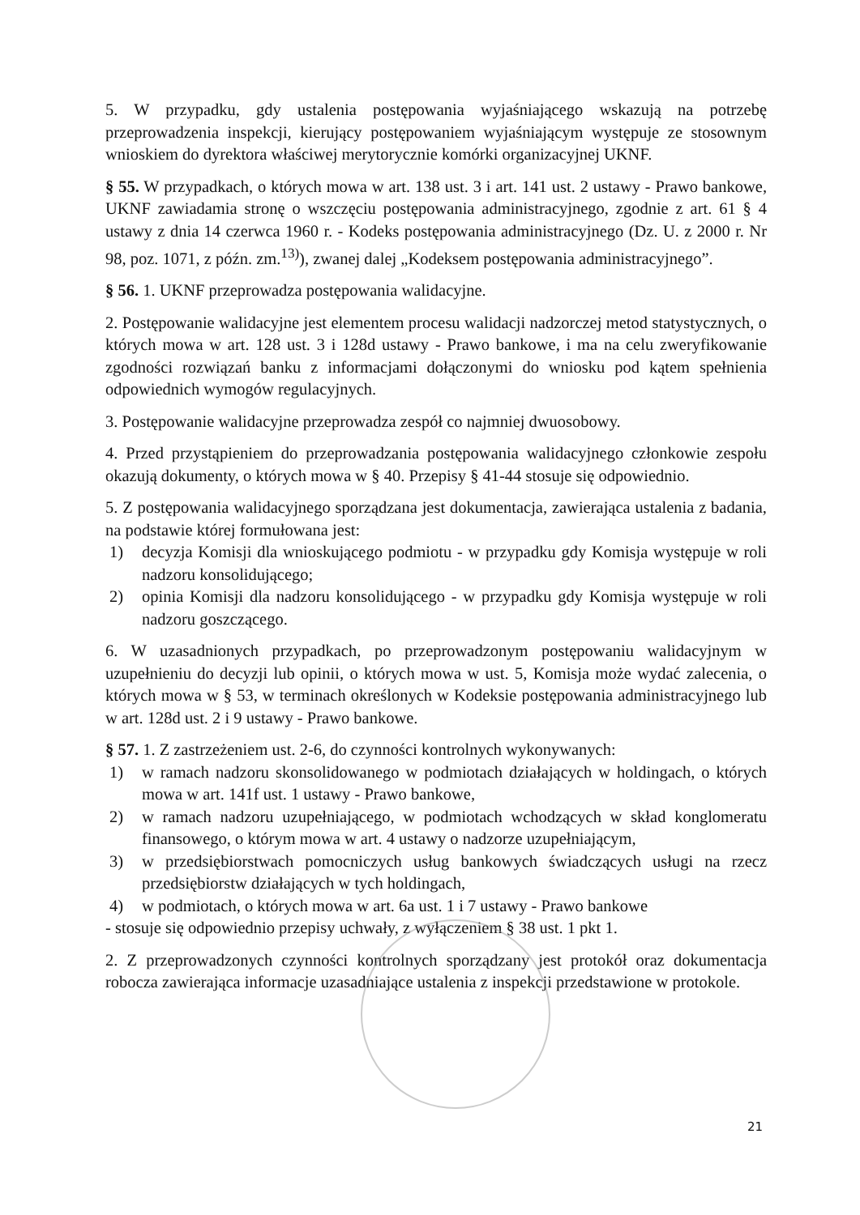5. W przypadku, gdy ustalenia postępowania wyjaśniającego wskazują na potrzebę przeprowadzenia inspekcji, kierujący postępowaniem wyjaśniającym występuje ze stosownym wnioskiem do dyrektora właściwej merytorycznie komórki organizacyjnej UKNF.
§ 55. W przypadkach, o których mowa w art. 138 ust. 3 i art. 141 ust. 2 ustawy - Prawo bankowe, UKNF zawiadamia stronę o wszczęciu postępowania administracyjnego, zgodnie z art. 61 § 4 ustawy z dnia 14 czerwca 1960 r. - Kodeks postępowania administracyjnego (Dz. U. z 2000 r. Nr 98, poz. 1071, z późn. zm.<sup>13)</sup>), zwanej dalej „Kodeksem postępowania administracyjnego”.
§ 56. 1. UKNF przeprowadza postępowania walidacyjne.
2. Postępowanie walidacyjne jest elementem procesu walidacji nadzorczej metod statystycznych, o których mowa w art. 128 ust. 3 i 128d ustawy - Prawo bankowe, i ma na celu zweryfikowanie zgodności rozwiązań banku z informacjami dołączonymi do wniosku pod kątem spełnienia odpowiednich wymogów regulacyjnych.
3. Postępowanie walidacyjne przeprowadza zespół co najmniej dwuosobowy.
4. Przed przystąpieniem do przeprowadzania postępowania walidacyjnego członkowie zespołu okazują dokumenty, o których mowa w § 40. Przepisy § 41-44 stosuje się odpowiednio.
5. Z postępowania walidacyjnego sporządzana jest dokumentacja, zawierająca ustalenia z badania, na podstawie której formułowana jest:
1) decyzja Komisji dla wnioskującego podmiotu - w przypadku gdy Komisja występuje w roli nadzoru konsolidującego;
2) opinia Komisji dla nadzoru konsolidującego - w przypadku gdy Komisja występuje w roli nadzoru goszczącego.
6. W uzasadnionych przypadkach, po przeprowadzonym postępowaniu walidacyjnym w uzupełnieniu do decyzji lub opinii, o których mowa w ust. 5, Komisja może wydać zalecenia, o których mowa w § 53, w terminach określonych w Kodeksie postępowania administracyjnego lub w art. 128d ust. 2 i 9 ustawy - Prawo bankowe.
§ 57. 1. Z zastrzeżeniem ust. 2-6, do czynności kontrolnych wykonywanych:
1) w ramach nadzoru skonsolidowanego w podmiotach działających w holdingach, o których mowa w art. 141f ust. 1 ustawy - Prawo bankowe,
2) w ramach nadzoru uzupełniającego, w podmiotach wchodzących w skład konglomeratu finansowego, o którym mowa w art. 4 ustawy o nadzorze uzupełniającym,
3) w przedsiębiorstwach pomocniczych usług bankowych świadczących usługi na rzecz przedsiębiorstw działających w tych holdingach,
4) w podmiotach, o których mowa w art. 6a ust. 1 i 7 ustawy - Prawo bankowe
- stosuje się odpowiednio przepisy uchwały, z wyłączeniem § 38 ust. 1 pkt 1.
2. Z przeprowadzonych czynności kontrolnych sporządzany jest protokół oraz dokumentacja robocza zawierająca informacje uzasadniające ustalenia z inspekcji przedstawione w protokole.
21